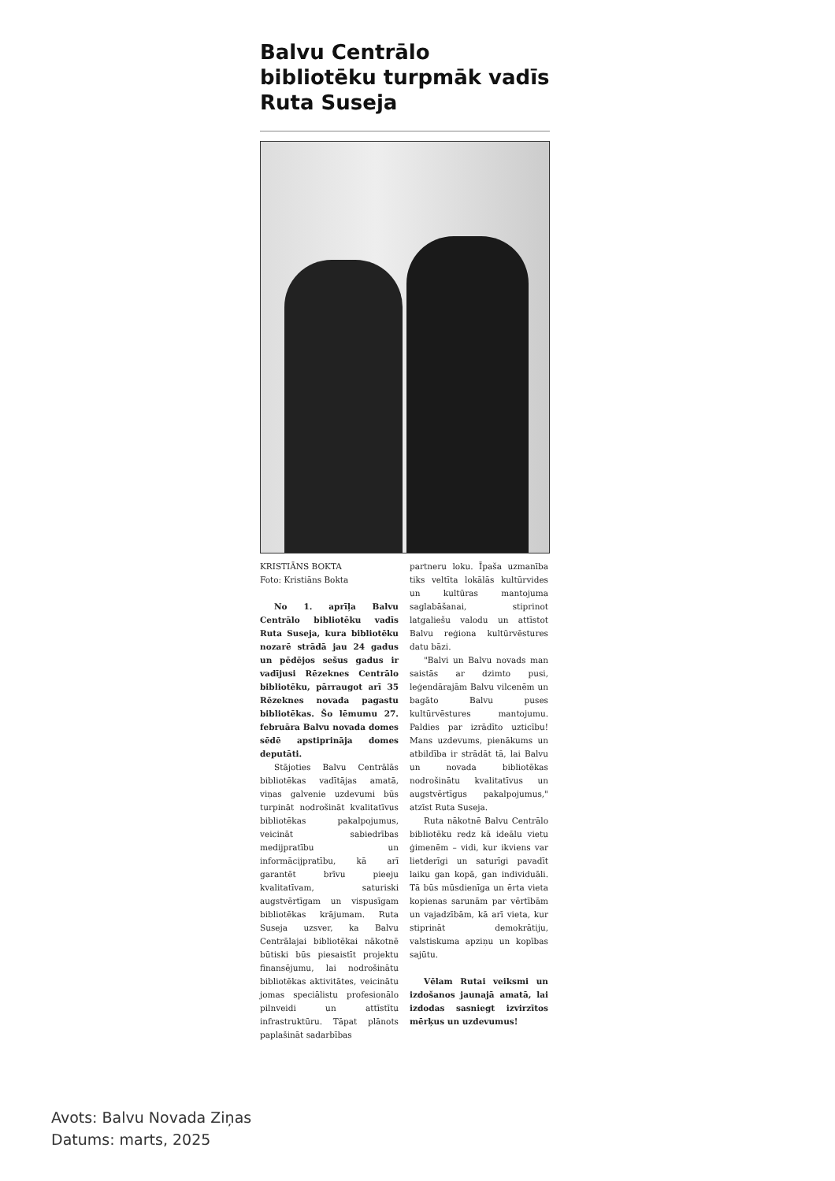Balvu Centrālo bibliotēku turpmāk vadīs Ruta Suseja
KRISTIĀNS BOKTA
Foto: Kristiāns Bokta
No 1. aprīļa Balvu Centrālo bibliotēku vadīs Ruta Suseja, kura bibliotēku nozarē strādā jau 24 gadus un pēdējos sešus gadus ir vadījusi Rēzeknes Centrālo bibliotēku, pārraugot arī 35 Rēzeknes novada pagastu bibliotēkas. Šo lēmumu 27. februāra Balvu novada domes sēdē apstiprināja domes deputāti.
Stājoties Balvu Centrālās bibliotēkas vadītājas amatā, viņas galvenie uzdevumi būs turpināt nodrošināt kvalitatīvus bibliotēkas pakalpojumus, veicināt sabiedrības medijpratību un informācijpratību, kā arī garantēt brīvu pieeju kvalitatīvam, saturiski augstvērtīgam un vispusīgam bibliotēkas krājumam. Ruta Suseja uzsver, ka Balvu Centrālajai bibliotēkai nākotnē būtiski būs piesaistīt projektu finansējumu, lai nodrošinātu bibliotēkas aktivitātes, veicinātu jomas speciālistu profesionālo pilnveidi un attīstītu infrastruktūru. Tāpat plānots paplašināt sadarbības
partneru loku. Īpaša uzmanība tiks veltīta lokālās kultūrvides un kultūras mantojuma saglabāšanai, stiprinot latgaliešu valodu un attīstot Balvu reģiona kultūrvēstures datu bāzi.
"Balvi un Balvu novads man saistās ar dzimto pusi, leģendārajām Balvu vilcenēm un bagāto Balvu puses kultūrvēstures mantojumu. Paldies par izrādīto uzticību! Mans uzdevums, pienākums un atbildība ir strādāt tā, lai Balvu un novada bibliotēkas nodrošinātu kvalitatīvus un augstvērtīgus pakalpojumus," atzīst Ruta Suseja.
Ruta nākotnē Balvu Centrālo bibliotēku redz kā ideālu vietu ģimenēm – vidi, kur ikviens var lietderīgi un saturīgi pavadīt laiku gan kopā, gan individuāli. Tā būs mūsdienīga un ērta vieta kopienas sarunām par vērtībām un vajadzībām, kā arī vieta, kur stiprināt demokrātiju, valstiskuma apziņu un kopības sajūtu.
Vēlam Rutai veiksmi un izdošanos jaunajā amatā, lai izdodas sasniegt izvirzītos mērķus un uzdevumus!
Avots: Balvu Novada Ziņas
Datums: marts, 2025